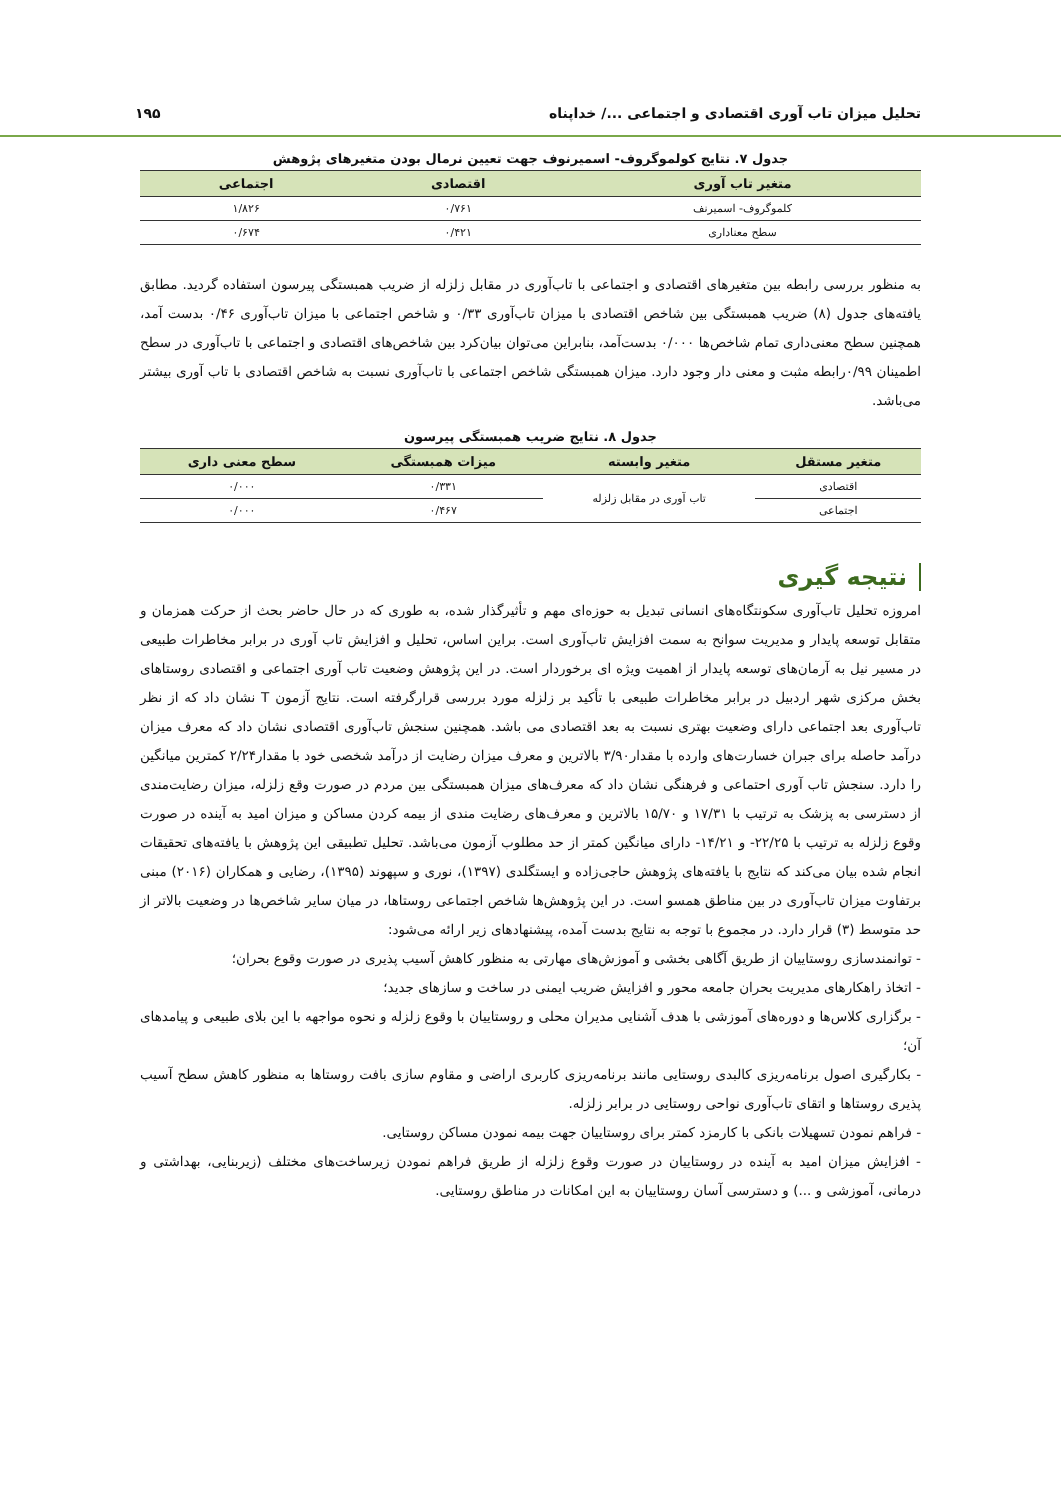تحلیل میزان تاب آوری اقتصادی و اجتماعی .../ خداپناه ۱۹۵
جدول ۷. نتایج کولموگروف- اسمیرنوف جهت تعیین نرمال بودن متغیرهای پژوهش
| متغیر تاب آوری | اقتصادی | اجتماعی |
| --- | --- | --- |
| کلموگروف- اسمیرنف | ۰/۷۶۱ | ۱/۸۲۶ |
| سطح معناداری | ۰/۴۲۱ | ۰/۶۷۴ |
به منظور بررسی رابطه بین متغیرهای اقتصادی و اجتماعی با تاب‌آوری در مقابل زلزله از ضریب همبستگی پیرسون استفاده گردید. مطابق یافته‌های جدول (۸) ضریب همبستگی بین شاخص اقتصادی با میزان تاب‌آوری ۰/۳۳ و شاخص اجتماعی با میزان تاب‌آوری ۰/۴۶ بدست آمد، همچنین سطح معنی‌داری تمام شاخص‌ها ۰/۰۰۰ بدست‌آمد، بنابراین می‌توان بیان‌کرد بین شاخص‌های اقتصادی و اجتماعی با تاب‌آوری در سطح اطمینان ۰/۹۹رابطه مثبت و معنی دار وجود دارد. میزان همبستگی شاخص اجتماعی با تاب‌آوری نسبت به شاخص اقتصادی با تاب آوری بیشتر می‌باشد.
جدول ۸. نتایج ضریب همبستگی پیرسون
| متغیر مستقل | متغیر وابسته | میزات همبستگی | سطح معنی داری |
| --- | --- | --- | --- |
| اقتصادی | تاب آوری در مقابل زلزله | ۰/۳۳۱ | ۰/۰۰۰ |
| اجتماعی | | ۰/۴۶۷ | ۰/۰۰۰ |
نتیجه گیری
امروزه تحلیل تاب‌آوری سکونتگاه‌های انسانی تبدیل به حوزه‌ای مهم و تأثیرگذار شده، به طوری که در حال حاضر بحث از حرکت همزمان و متقابل توسعه پایدار و مدیریت سوانح به سمت افزایش تاب‌آوری است. براین اساس، تحلیل و افزایش تاب آوری در برابر مخاطرات طبیعی در مسیر نیل به آرمان‌های توسعه پایدار از اهمیت ویژه ای برخوردار است. در این پژوهش وضعیت تاب آوری اجتماعی و اقتصادی روستاهای بخش مرکزی شهر اردبیل در برابر مخاطرات طبیعی با تأکید بر زلزله مورد بررسی قرارگرفته است. نتایج آزمون T نشان داد که از نظر تاب‌آوری بعد اجتماعی دارای وضعیت بهتری نسبت به بعد اقتصادی می باشد. همچنین سنجش تاب‌آوری اقتصادی نشان داد که معرف میزان درآمد حاصله برای جبران خسارت‌های وارده با مقدار۳/۹۰ بالاترین و معرف میزان رضایت از درآمد شخصی خود با مقدار۲/۲۴ کمترین میانگین را دارد. سنجش تاب آوری احتماعی و فرهنگی نشان داد که معرف‌های میزان همبستگی بین مردم در صورت وقع زلزله، میزان رضایت‌مندی از دسترسی به پزشک به ترتیب با ۱۷/۳۱ و ۱۵/۷۰ بالاترین و معرف‌های رضایت مندی از بیمه کردن مساکن و میزان امید به آینده در صورت وقوع زلزله به ترتیب با ۲۲/۲۵- و ۱۴/۲۱- دارای میانگین کمتر از حد مطلوب آزمون می‌باشد. تحلیل تطبیقی این پژوهش با یافته‌های تحقیقات انجام شده بیان می‌کند که نتایج با یافته‌های پژوهش حاجی‌زاده و ایستگلدی (۱۳۹۷)، نوری و سپهوند (۱۳۹۵)، رضایی و همکاران (۲۰۱۶) مبنی برتفاوت میزان تاب‌آوری در بین مناطق همسو است. در این پژوهش‌ها شاخص اجتماعی روستاها، در میان سایر شاخص‌ها در وضعیت بالاتر از حد متوسط (۳) قرار دارد. در مجموع با توجه به نتایج بدست آمده، پیشنهادهای زیر ارائه می‌شود:
- توانمندسازی روستاییان از طریق آگاهی بخشی و آموزش‌های مهارتی به منظور کاهش آسیب پذیری در صورت وقوع بحران؛
- اتخاذ راهکارهای مدیریت بحران جامعه محور و افزایش ضریب ایمنی در ساخت و سازهای جدید؛
- برگزاری کلاس‌ها و دوره‌های آموزشی با هدف آشنایی مدیران محلی و روستاییان با وقوع زلزله و نحوه مواجهه با این بلای طبیعی و پیامدهای آن؛
- بکارگیری اصول برنامه‌ریزی کالبدی روستایی مانند برنامه‌ریزی کاربری اراضی و مقاوم سازی بافت روستاها به منظور کاهش سطح آسیب پذیری روستاها و اتقای تاب‌آوری نواحی روستایی در برابر زلزله.
- فراهم نمودن تسهیلات بانکی با کارمزد کمتر برای روستاییان جهت بیمه نمودن مساکن روستایی.
- افزایش میزان امید به آینده در روستاییان در صورت وقوع زلزله از طریق فراهم نمودن زیرساخت‌های مختلف (زیربنایی، بهداشتی و درمانی، آموزشی و ...) و دسترسی آسان روستاییان به این امکانات در مناطق روستایی.